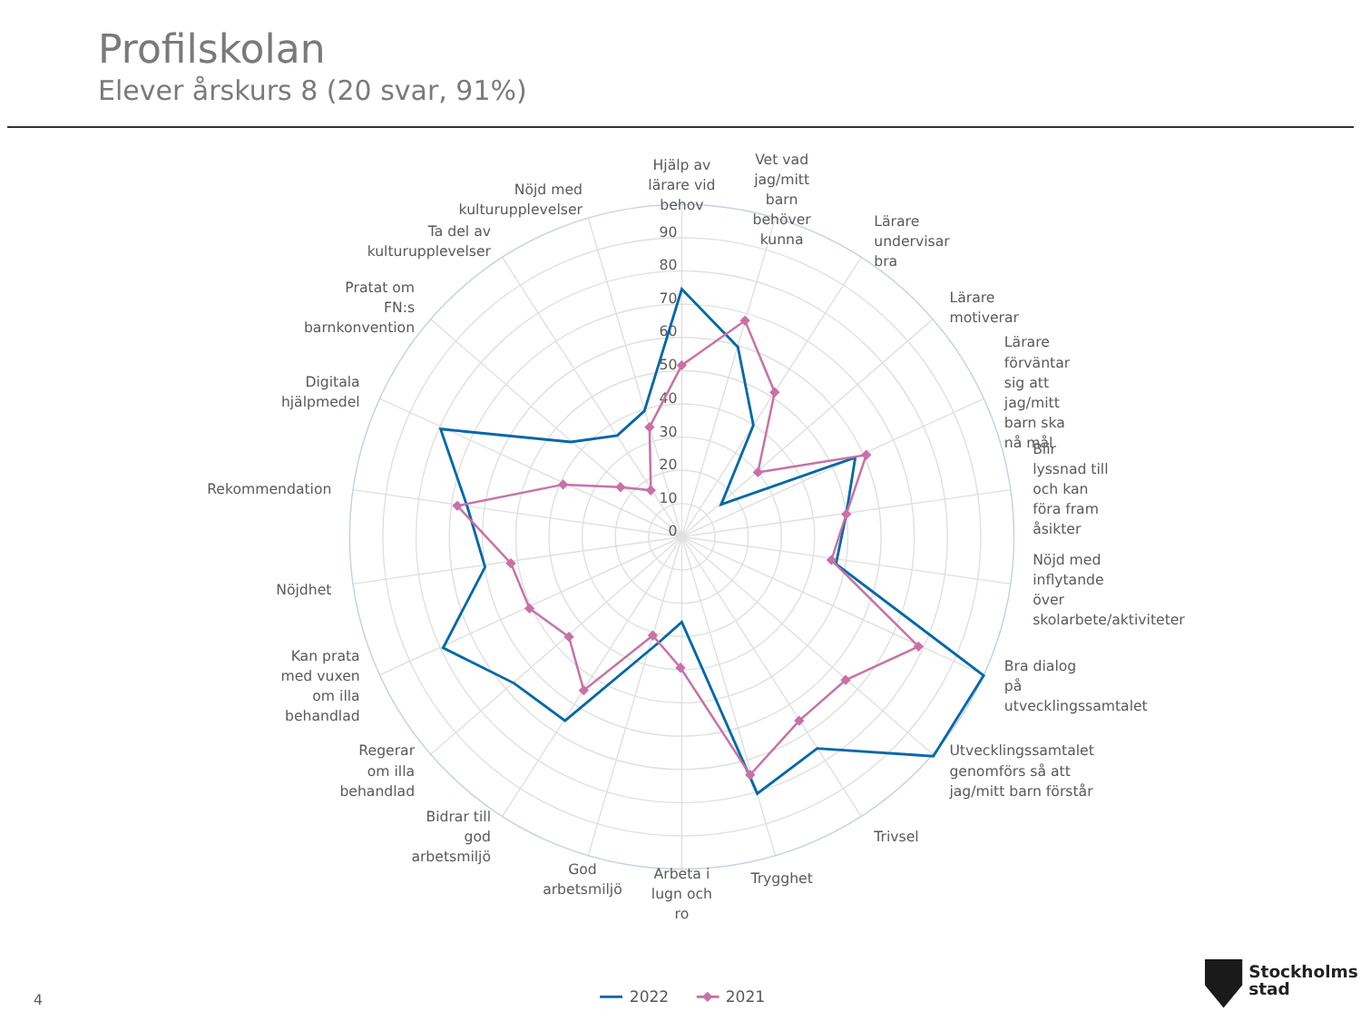Profilskolan
Elever årskurs 8 (20 svar, 91%)
90
80
70
60
50
40
30
20
10
0
Hjälp av
lärare vid
behov
Vet vad
jag/mitt
barn
behöver
kunna
Lärare
undervisar
bra
Lärare
motiverar
Lärare
förväntar
sig att
jag/mitt
barn ska
nå mål
Blir
lyssnad till
och kan
föra fram
åsikter
Nöjd med
inflytande
över
skolarbete/aktiviteter
Bra dialog
på
utvecklingssamtalet
Utvecklingssamtalet
genomförs så att
jag/mitt barn förstår
Trivsel
Trygghet
Arbeta i
lugn och
ro
God
arbetsmiljö
Bidrar till
god
arbetsmiljö
Regerar
om illa
behandlad
Kan prata
med vuxen
om illa
behandlad
Nöjdhet
Rekommendation
Digitala
hjälpmedel
Pratat om
FN:s
barnkonvention
Ta del av
kulturupplevelser
Nöjd med
kulturupplevelser
4
2022
2021
Stockholms
stad